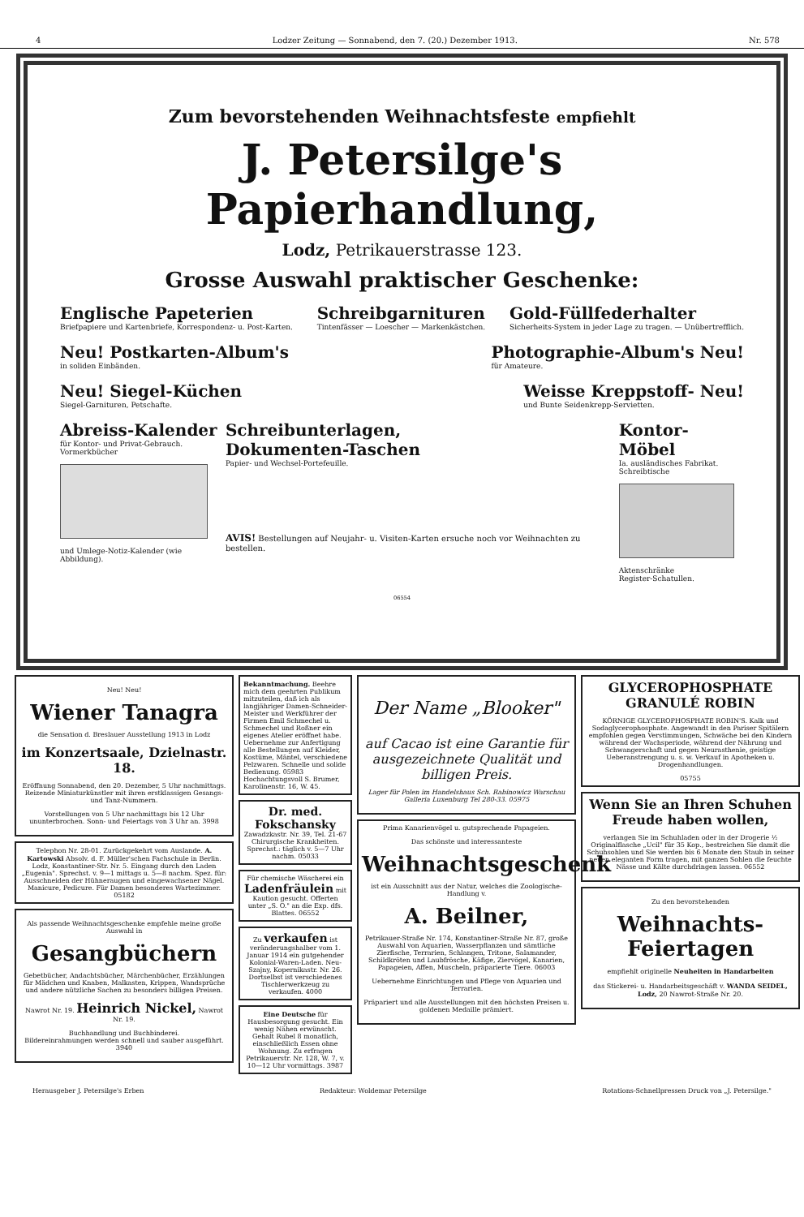4 Lodzer Zeitung — Sonnabend, den 7. (20.) Dezember 1913. Nr. 578
Zum bevorstehenden Weihnachtsfeste empfiehlt
J. Petersilge's Papierhandlung,
Lodz, Petrikauerstrasse 123.
Grosse Auswahl praktischer Geschenke:
Englische Papeterien
Briefpapiere und Kartenbriefe, Korrespondenz- u. Post-Karten.
Schreibgarnituren
Tintenfässer — Loescher — Markenkästchen.
Gold-Füllfederhalter
Sicherheits-System in jeder Lage zu tragen. — Unübertrefflich.
Neu! Postkarten-Album's
in soliden Einbänden.
Photographie-Album's Neu!
für Amateure.
Neu! Siegel-Küchen
Siegel-Garnituren, Petschafte.
Weisse Kreppstoff- Neu!
und Bunte Seidenkrepp-Servietten.
Abreiss-Kalender
für Kontor- und Privat-Gebrauch.
Vormerkbücher
und Umlege-Notiz-Kalender (wie Abbildung).
Schreibunterlagen,
Dokumenten-Taschen
Papier- und Wechsel-Portefeuille.
AVIS! Bestellungen auf Neujahr- u. Visiten-Karten ersuche noch vor Weihnachten zu bestellen.
Kontor-Möbel
Ia. ausländisches Fabrikat.
Schreibtische
Aktenschränke
Register-Schatullen.
06554
Neu! Neu!
Wiener Tanagra
die Sensation d. Breslauer Ausstellung 1913 in Lodz
im Konzertsaale, Dzielnastr. 18.
Eröffnung Sonnabend, den 20. Dezember, 5 Uhr nachmittags.
Reizende Miniaturkünstler mit ihren erstklassigen Gesangs- und Tanz-Nummern.
Vorstellungen von 5 Uhr nachmittags bis 12 Uhr ununterbrochen. Sonn- und Feiertags von 3 Uhr an. 3998
Telephon Nr. 28-01. Zurückgekehrt vom Auslande. A. Kartowski Absolv. d. F. Müller'schen Fachschule in Berlin. Lodz, Konstantiner-Str. Nr. 5. Eingang durch den Laden „Eugenia". Sprechst. v. 9—1 mittags u. 5—8 nachm. Spez. für: Ausschneiden der Hühneraugen und eingewachsener Nägel. Manicure, Pedicure. Für Damen besonderes Wartezimmer. 05182
Als passende Weihnachtsgeschenke empfehle meine große Auswahl in
Gesangbüchern
Gebetbücher, Andachtsbücher, Märchenbücher, Erzählungen für Mädchen und Knaben, Malkasten, Krippen, Wandsprüche und andere nützliche Sachen zu besonders billigen Preisen.
Nawrot Nr. 19. Heinrich Nickel, Nawrot Nr. 19.
Buchhandlung und Buchbinderei.
Bildereinrahmungen werden schnell und sauber ausgeführt. 3940
Bekanntmachung. Beehre mich dem geehrten Publikum mitzuteilen, daß ich als langjähriger Damen-Schneider-Meister und Werkführer der Firmen Emil Schmechel u. Schmechel und Roßner ein eigenes Atelier eröffnet habe. Uebernehme zur Anfertigung alle Bestellungen auf Kleider, Kostüme, Mäntel, verschiedene Pelzwaren. Schnelle und solide Bedienung. 05983 Hochachtungsvoll S. Brumer, Karolinenstr. 16, W. 45.
Dr. med. Fokschansky Zawadzkastr. Nr. 39, Tel. 21-67 Chirurgische Krankheiten. Sprechst.: täglich v. 5—7 Uhr nachm. 05033
Für chemische Wäscherei ein Ladenfräulein mit Kaution gesucht. Offerten unter „S. O." an die Exp. dfs. Blattes. 06552
Zu verkaufen ist veränderungshalber vom 1. Januar 1914 ein gutgehender Kolonial-Waren-Laden. Neu-Szajny, Kopernikastr. Nr. 26. Dortselbst ist verschiedenes Tischlerwerkzeug zu verkaufen. 4000
Eine Deutsche für Hausbesorgung gesucht. Ein wenig Nähen erwünscht. Gehalt Rubel 8 monatlich, einschließlich Essen ohne Wohnung. Zu erfragen Petrikauerstr. Nr. 128, W. 7, v. 10—12 Uhr vormittags. 3987
Der Name „Blooker"
auf Cacao ist eine Garantie für ausgezeichnete Qualität und billigen Preis.
Lager für Polen im Handelshaus Sch. Rabinowicz Warschau Galleria Luxenburg Tel 280-33. 05975
Prima Kanarienvögel u. gutsprechende Papageien.
Das schönste und interessanteste
Weihnachtsgeschenk
ist ein Ausschnitt aus der Natur, welches die Zoologische-Handlung v.
A. Beilner,
Petrikauer-Straße Nr. 174, Konstantiner-Straße Nr. 87, große Auswahl von Aquarien, Wasserpflanzen und sämtliche Zierfische, Terrarien, Schlangen, Tritone, Salamander, Schildkröten und Laubfrösche, Käfige, Ziervögel, Kanarien, Papageien, Affen, Muscheln, präparierte Tiere. 06003
Uebernehme Einrichtungen und Pflege von Aquarien und Terrarien.
Präpariert und alle Ausstellungen mit den höchsten Preisen u. goldenen Medaille prämiert.
GLYCEROPHOSPHATE GRANULÉ ROBIN
KÖRNIGE GLYCEROPHOSPHATE ROBIN'S. Kalk und Sodaglycerophosphate. Angewandt in den Pariser Spitälern empfohlen gegen Verstimmungen, Schwäche bei den Kindern während der Wachsperiode, während der Nährung und Schwangerschaft und gegen Neurasthenie, geistige Ueberanstrengung u. s. w. Verkauf in Apotheken u. Drogenhandlungen.
05755
Wenn Sie an Ihren Schuhen Freude haben wollen,
verlangen Sie im Schuhladen oder in der Drogerie ½ Originalflasche „Ucil" für 35 Kop., bestreichen Sie damit die Schuhsohlen und Sie werden bis 6 Monate den Staub in seiner neuen eleganten Form tragen, mit ganzen Sohlen die feuchte Nässe und Kälte durchdringen lassen. 06552
Zu den bevorstehenden
Weihnachts-Feiertagen
empfiehlt originelle Neuheiten in Handarbeiten
das Stickerei- u. Handarbeitsgeschäft v. WANDA SEIDEL, Lodz, 20 Nawrot-Straße Nr. 20.
Herausgeber J. Petersilge's Erben Redakteur: Woldemar Petersilge Rotations-Schnellpressen Druck von „J. Petersilge."